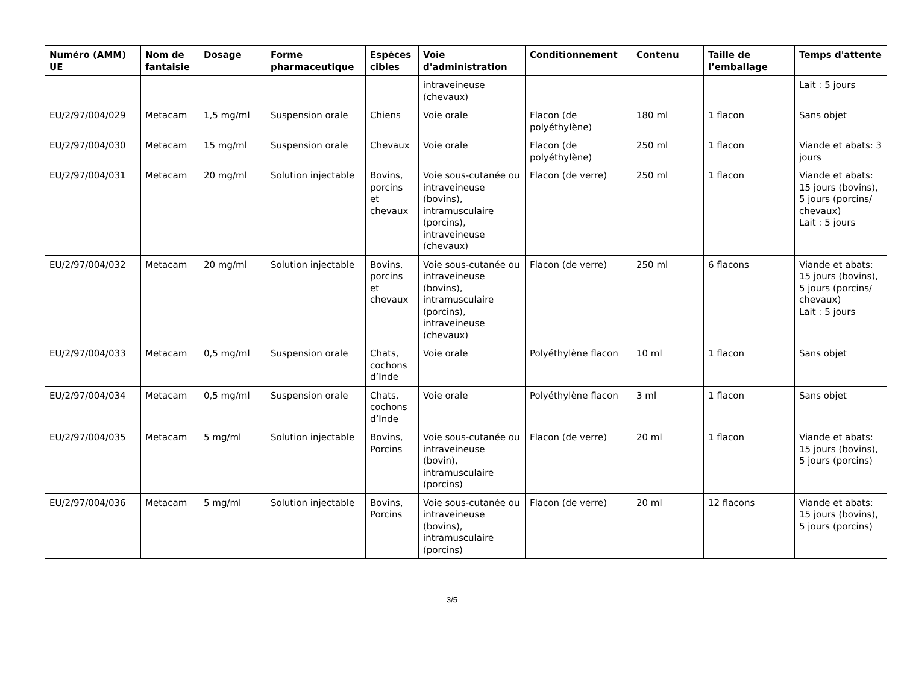| Numéro (AMM) UE | Nom de fantaisie | Dosage | Forme pharmaceutique | Espèces cibles | Voie d'administration | Conditionnement | Contenu | Taille de l’emballage | Temps d'attente |
| --- | --- | --- | --- | --- | --- | --- | --- | --- | --- |
| | | | | | intraveineuse (chevaux) | | | | Lait : 5 jours |
| EU/2/97/004/029 | Metacam | 1,5 mg/ml | Suspension orale | Chiens | Voie orale | Flacon (de polyéthylène) | 180 ml | 1 flacon | Sans objet |
| EU/2/97/004/030 | Metacam | 15 mg/ml | Suspension orale | Chevaux | Voie orale | Flacon (de polyéthylène) | 250 ml | 1 flacon | Viande et abats: 3 jours |
| EU/2/97/004/031 | Metacam | 20 mg/ml | Solution injectable | Bovins, porcins et chevaux | Voie sous-cutanée ou intraveineuse (bovins), intramusculaire (porcins), intraveineuse (chevaux) | Flacon (de verre) | 250 ml | 1 flacon | Viande et abats: 15 jours (bovins), 5 jours (porcins/ chevaux) Lait : 5 jours |
| EU/2/97/004/032 | Metacam | 20 mg/ml | Solution injectable | Bovins, porcins et chevaux | Voie sous-cutanée ou intraveineuse (bovins), intramusculaire (porcins), intraveineuse (chevaux) | Flacon (de verre) | 250 ml | 6 flacons | Viande et abats: 15 jours (bovins), 5 jours (porcins/ chevaux) Lait : 5 jours |
| EU/2/97/004/033 | Metacam | 0,5 mg/ml | Suspension orale | Chats, cochons d’Inde | Voie orale | Polyéthylène flacon | 10 ml | 1 flacon | Sans objet |
| EU/2/97/004/034 | Metacam | 0,5 mg/ml | Suspension orale | Chats, cochons d’Inde | Voie orale | Polyéthylène flacon | 3 ml | 1 flacon | Sans objet |
| EU/2/97/004/035 | Metacam | 5 mg/ml | Solution injectable | Bovins, Porcins | Voie sous-cutanée ou intraveineuse (bovin), intramusculaire (porcins) | Flacon (de verre) | 20 ml | 1 flacon | Viande et abats: 15 jours (bovins), 5 jours (porcins) |
| EU/2/97/004/036 | Metacam | 5 mg/ml | Solution injectable | Bovins, Porcins | Voie sous-cutanée ou intraveineuse (bovins), intramusculaire (porcins) | Flacon (de verre) | 20 ml | 12 flacons | Viande et abats: 15 jours (bovins), 5 jours (porcins) |
3/5